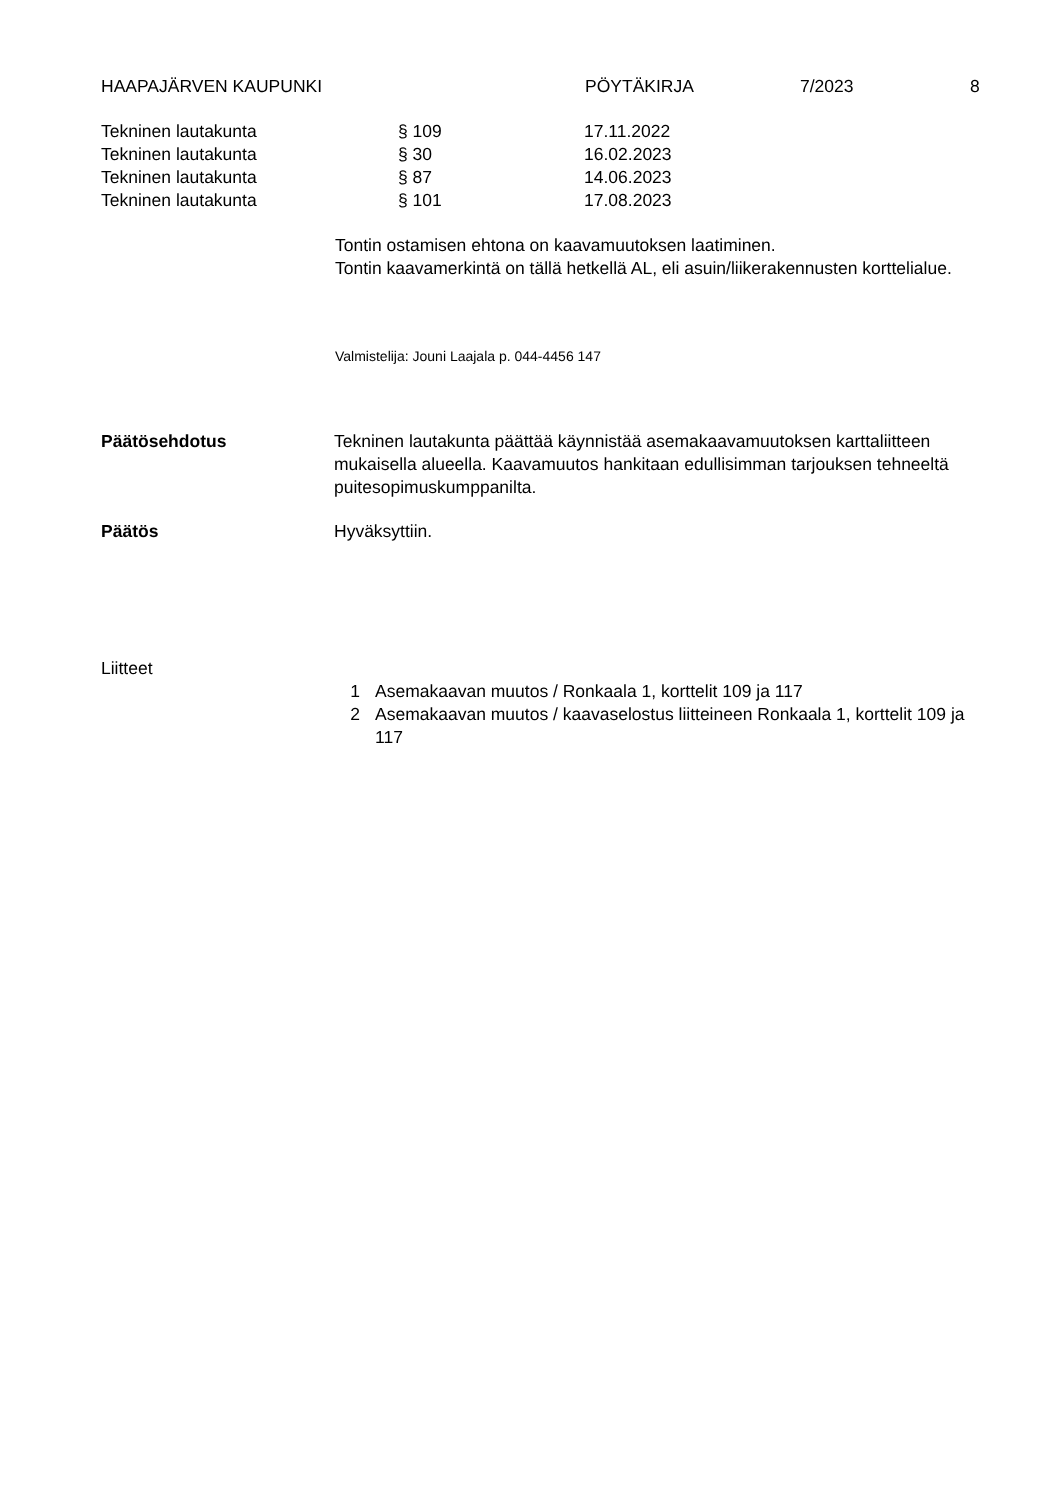HAAPAJÄRVEN KAUPUNKI PÖYTÄKIRJA 7/2023 8
Tekninen lautakunta § 109 17.11.2022
Tekninen lautakunta § 30 16.02.2023
Tekninen lautakunta § 87 14.06.2023
Tekninen lautakunta § 101 17.08.2023
Tontin ostamisen ehtona on kaavamuutoksen laatiminen.
Tontin kaavamerkintä on tällä hetkellä AL, eli asuin/liikerakennusten korttelialue.
Valmistelija: Jouni Laajala p. 044-4456 147
Päätösehdotus Tekninen lautakunta päättää käynnistää asemakaavamuutoksen karttaliitteen mukaisella alueella. Kaavamuutos hankitaan edullisimman tarjouksen tehneeltä puitesopimuskumppanilta.
Päätös Hyväksyttiin.
Liitteet
1 Asemakaavan muutos / Ronkaala 1, korttelit 109 ja 117
2 Asemakaavan muutos / kaavaselostus liitteineen Ronkaala 1, korttelit 109 ja 117